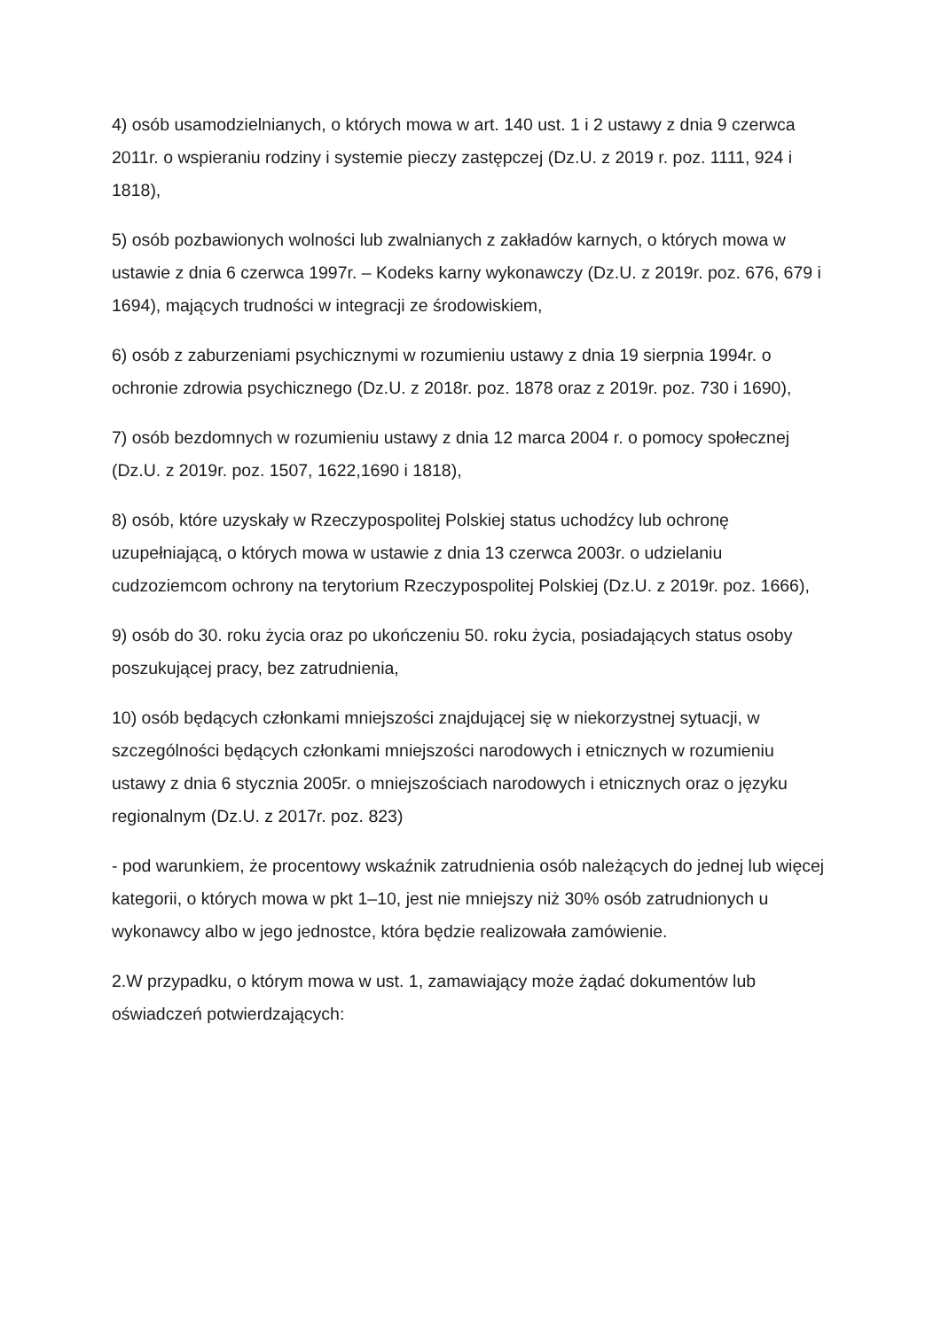4) osób usamodzielnianych, o których mowa w art. 140 ust. 1 i 2 ustawy z dnia 9 czerwca 2011r. o wspieraniu rodziny i systemie pieczy zastępczej (Dz.U. z 2019 r. poz. 1111, 924 i 1818),
5) osób pozbawionych wolności lub zwalnianych z zakładów karnych, o których mowa w ustawie z dnia 6 czerwca 1997r. – Kodeks karny wykonawczy (Dz.U. z 2019r. poz. 676, 679 i 1694), mających trudności w integracji ze środowiskiem,
6) osób z zaburzeniami psychicznymi w rozumieniu ustawy z dnia 19 sierpnia 1994r. o ochronie zdrowia psychicznego (Dz.U. z 2018r. poz. 1878 oraz z 2019r. poz. 730 i 1690),
7) osób bezdomnych w rozumieniu ustawy z dnia 12 marca 2004 r. o pomocy społecznej (Dz.U. z 2019r. poz. 1507, 1622,1690 i 1818),
8) osób, które uzyskały w Rzeczypospolitej Polskiej status uchodźcy lub ochronę uzupełniającą, o których mowa w ustawie z dnia 13 czerwca 2003r. o udzielaniu cudzoziemcom ochrony na terytorium Rzeczypospolitej Polskiej (Dz.U. z 2019r. poz. 1666),
9) osób do 30. roku życia oraz po ukończeniu 50. roku życia, posiadających status osoby poszukującej pracy, bez zatrudnienia,
10) osób będących członkami mniejszości znajdującej się w niekorzystnej sytuacji, w szczególności będących członkami mniejszości narodowych i etnicznych w rozumieniu ustawy z dnia 6 stycznia 2005r. o mniejszościach narodowych i etnicznych oraz o języku regionalnym (Dz.U. z 2017r. poz. 823)
- pod warunkiem, że procentowy wskaźnik zatrudnienia osób należących do jednej lub więcej kategorii, o których mowa w pkt 1–10, jest nie mniejszy niż 30% osób zatrudnionych u wykonawcy albo w jego jednostce, która będzie realizowała zamówienie.
2.W przypadku, o którym mowa w ust. 1, zamawiający może żądać dokumentów lub oświadczeń potwierdzających: